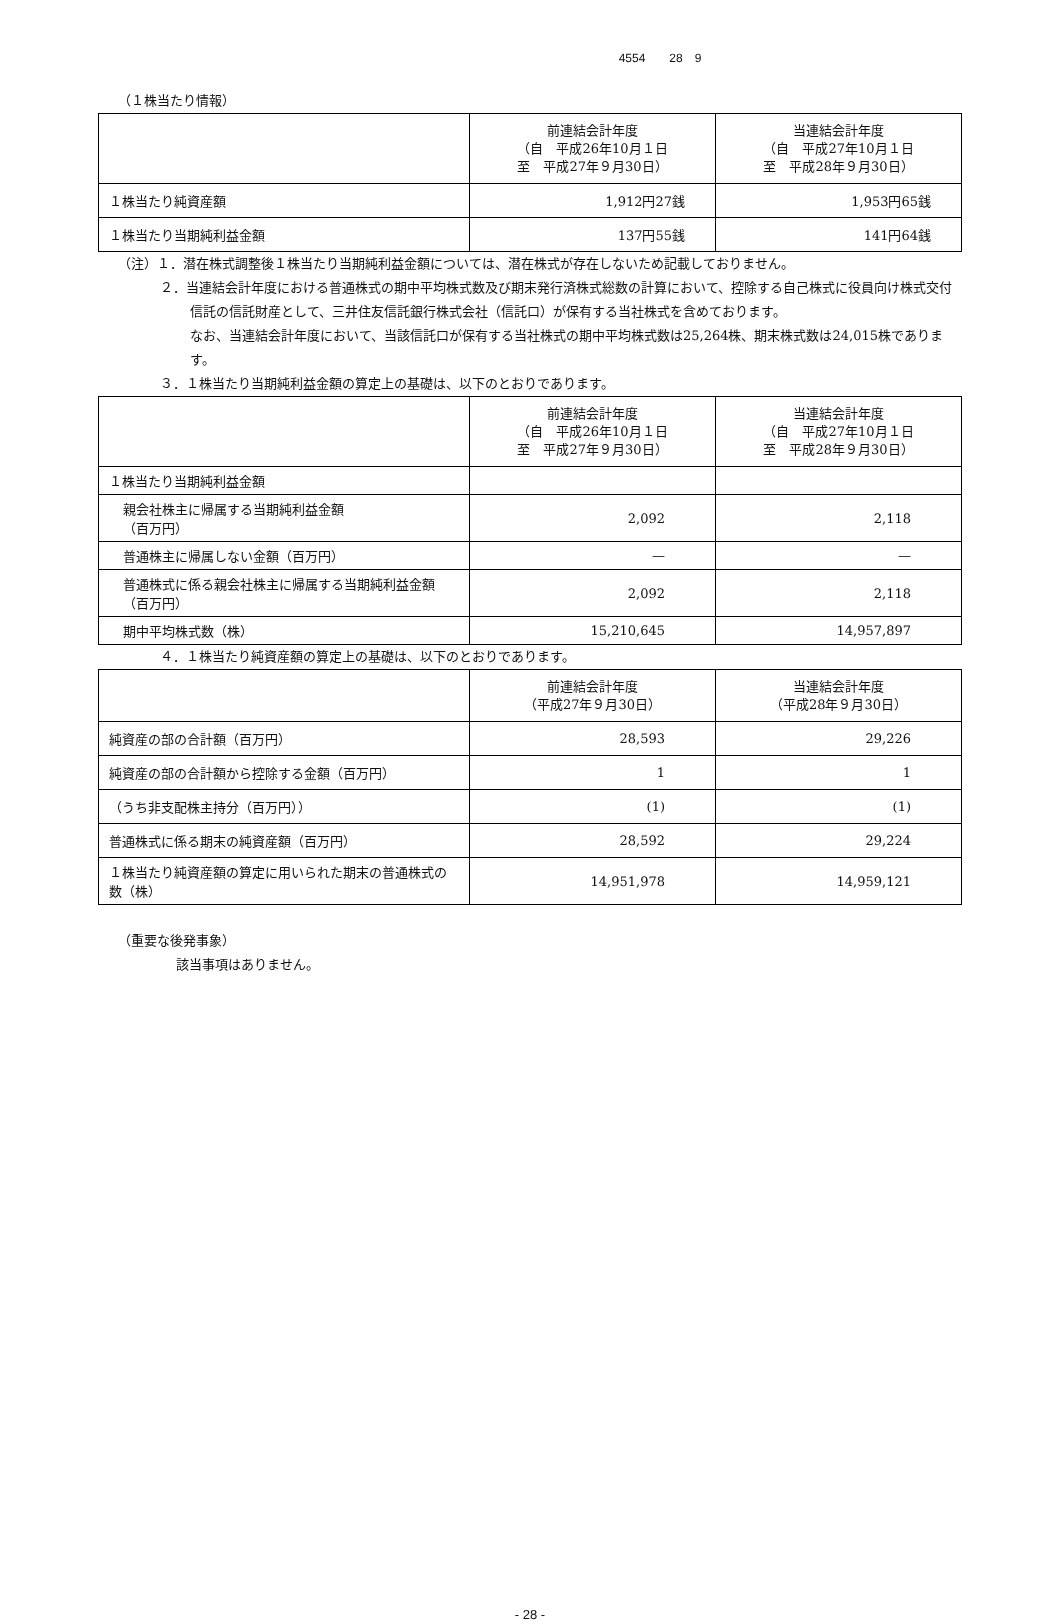4554　　28　9
（１株当たり情報）
| | 前連結会計年度 （自 平成26年10月１日 至 平成27年９月30日） | 当連結会計年度 （自 平成27年10月１日 至 平成28年９月30日） |
| --- | --- | --- |
| １株当たり純資産額 | 1,912円27銭 | 1,953円65銭 |
| １株当たり当期純利益金額 | 137円55銭 | 141円64銭 |
（注）１．潜在株式調整後１株当たり当期純利益金額については、潜在株式が存在しないため記載しておりません。
２．当連結会計年度における普通株式の期中平均株式数及び期末発行済株式総数の計算において、控除する自己株式に役員向け株式交付信託の信託財産として、三井住友信託銀行株式会社（信託口）が保有する当社株式を含めております。
なお、当連結会計年度において、当該信託口が保有する当社株式の期中平均株式数は25,264株、期末株式数は24,015株であります。
３．１株当たり当期純利益金額の算定上の基礎は、以下のとおりであります。
| | 前連結会計年度 （自 平成26年10月１日 至 平成27年９月30日） | 当連結会計年度 （自 平成27年10月１日 至 平成28年９月30日） |
| --- | --- | --- |
| １株当たり当期純利益金額 | | |
| 親会社株主に帰属する当期純利益金額 （百万円） | 2,092 | 2,118 |
| 普通株主に帰属しない金額（百万円） | — | — |
| 普通株式に係る親会社株主に帰属する当期純利益金額（百万円） | 2,092 | 2,118 |
| 期中平均株式数（株） | 15,210,645 | 14,957,897 |
４．１株当たり純資産額の算定上の基礎は、以下のとおりであります。
| | 前連結会計年度 （平成27年９月30日） | 当連結会計年度 （平成28年９月30日） |
| --- | --- | --- |
| 純資産の部の合計額（百万円） | 28,593 | 29,226 |
| 純資産の部の合計額から控除する金額（百万円） | 1 | 1 |
| （うち非支配株主持分（百万円）） | (1) | (1) |
| 普通株式に係る期末の純資産額（百万円） | 28,592 | 29,224 |
| １株当たり純資産額の算定に用いられた期末の普通株式の数（株） | 14,951,978 | 14,959,121 |
（重要な後発事象）
該当事項はありません。
- 28 -